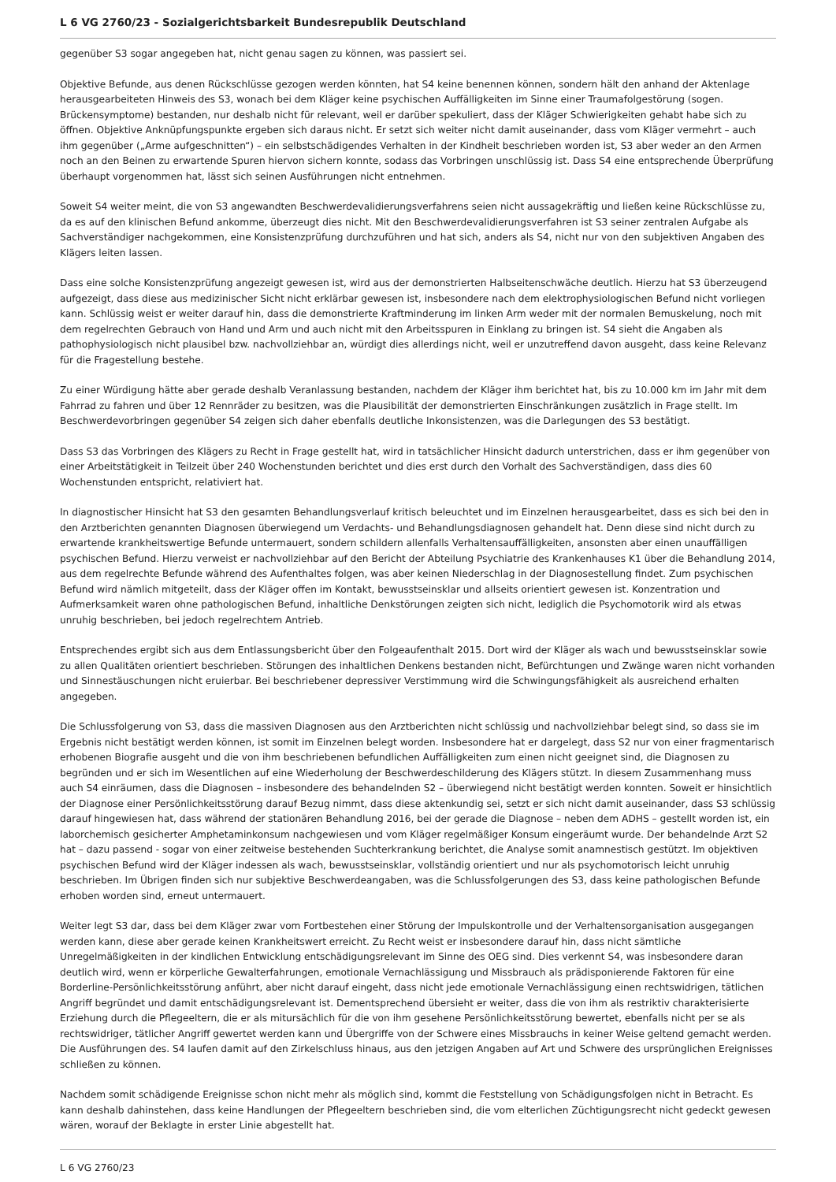L 6 VG 2760/23 - Sozialgerichtsbarkeit Bundesrepublik Deutschland
gegenüber S3 sogar angegeben hat, nicht genau sagen zu können, was passiert sei.
Objektive Befunde, aus denen Rückschlüsse gezogen werden könnten, hat S4 keine benennen können, sondern hält den anhand der Aktenlage herausgearbeiteten Hinweis des S3, wonach bei dem Kläger keine psychischen Auffälligkeiten im Sinne einer Traumafolgestörung (sogen. Brückensymptome) bestanden, nur deshalb nicht für relevant, weil er darüber spekuliert, dass der Kläger Schwierigkeiten gehabt habe sich zu öffnen. Objektive Anknüpfungspunkte ergeben sich daraus nicht. Er setzt sich weiter nicht damit auseinander, dass vom Kläger vermehrt – auch ihm gegenüber („Arme aufgeschnitten“) – ein selbstschädigendes Verhalten in der Kindheit beschrieben worden ist, S3 aber weder an den Armen noch an den Beinen zu erwartende Spuren hiervon sichern konnte, sodass das Vorbringen unschlüssig ist. Dass S4 eine entsprechende Überprüfung überhaupt vorgenommen hat, lässt sich seinen Ausführungen nicht entnehmen.
Soweit S4 weiter meint, die von S3 angewandten Beschwerdevalidierungsverfahrens seien nicht aussagekräftig und ließen keine Rückschlüsse zu, da es auf den klinischen Befund ankomme, überzeugt dies nicht. Mit den Beschwerdevalidierungsverfahren ist S3 seiner zentralen Aufgabe als Sachverständiger nachgekommen, eine Konsistenzprüfung durchzuführen und hat sich, anders als S4, nicht nur von den subjektiven Angaben des Klägers leiten lassen.
Dass eine solche Konsistenzprüfung angezeigt gewesen ist, wird aus der demonstrierten Halbseitenschwäche deutlich. Hierzu hat S3 überzeugend aufgezeigt, dass diese aus medizinischer Sicht nicht erklärbar gewesen ist, insbesondere nach dem elektrophysiologischen Befund nicht vorliegen kann. Schlüssig weist er weiter darauf hin, dass die demonstrierte Kraftminderung im linken Arm weder mit der normalen Bemuskelung, noch mit dem regelrechten Gebrauch von Hand und Arm und auch nicht mit den Arbeitsspuren in Einklang zu bringen ist. S4 sieht die Angaben als pathophysiologisch nicht plausibel bzw. nachvollziehbar an, würdigt dies allerdings nicht, weil er unzutreffend davon ausgeht, dass keine Relevanz für die Fragestellung bestehe.
Zu einer Würdigung hätte aber gerade deshalb Veranlassung bestanden, nachdem der Kläger ihm berichtet hat, bis zu 10.000 km im Jahr mit dem Fahrrad zu fahren und über 12 Rennräder zu besitzen, was die Plausibilität der demonstrierten Einschränkungen zusätzlich in Frage stellt. Im Beschwerdevorbringen gegenüber S4 zeigen sich daher ebenfalls deutliche Inkonsistenzen, was die Darlegungen des S3 bestätigt.
Dass S3 das Vorbringen des Klägers zu Recht in Frage gestellt hat, wird in tatsächlicher Hinsicht dadurch unterstrichen, dass er ihm gegenüber von einer Arbeitstätigkeit in Teilzeit über 240 Wochenstunden berichtet und dies erst durch den Vorhalt des Sachverständigen, dass dies 60 Wochenstunden entspricht, relativiert hat.
In diagnostischer Hinsicht hat S3 den gesamten Behandlungsverlauf kritisch beleuchtet und im Einzelnen herausgearbeitet, dass es sich bei den in den Arztberichten genannten Diagnosen überwiegend um Verdachts- und Behandlungsdiagnosen gehandelt hat. Denn diese sind nicht durch zu erwartende krankheitswertige Befunde untermauert, sondern schildern allenfalls Verhaltensauffälligkeiten, ansonsten aber einen unauffälligen psychischen Befund. Hierzu verweist er nachvollziehbar auf den Bericht der Abteilung Psychiatrie des Krankenhauses K1 über die Behandlung 2014, aus dem regelrechte Befunde während des Aufenthaltes folgen, was aber keinen Niederschlag in der Diagnosestellung findet. Zum psychischen Befund wird nämlich mitgeteilt, dass der Kläger offen im Kontakt, bewusstseinsklar und allseits orientiert gewesen ist. Konzentration und Aufmerksamkeit waren ohne pathologischen Befund, inhaltliche Denkstörungen zeigten sich nicht, lediglich die Psychomotorik wird als etwas unruhig beschrieben, bei jedoch regelrechtem Antrieb.
Entsprechendes ergibt sich aus dem Entlassungsbericht über den Folgeaufenthalt 2015. Dort wird der Kläger als wach und bewusstseinsklar sowie zu allen Qualitäten orientiert beschrieben. Störungen des inhaltlichen Denkens bestanden nicht, Befürchtungen und Zwänge waren nicht vorhanden und Sinnestäuschungen nicht eruierbar. Bei beschriebener depressiver Verstimmung wird die Schwingungsfähigkeit als ausreichend erhalten angegeben.
Die Schlussfolgerung von S3, dass die massiven Diagnosen aus den Arztberichten nicht schlüssig und nachvollziehbar belegt sind, so dass sie im Ergebnis nicht bestätigt werden können, ist somit im Einzelnen belegt worden. Insbesondere hat er dargelegt, dass S2 nur von einer fragmentarisch erhobenen Biografie ausgeht und die von ihm beschriebenen befundlichen Auffälligkeiten zum einen nicht geeignet sind, die Diagnosen zu begründen und er sich im Wesentlichen auf eine Wiederholung der Beschwerdeschilderung des Klägers stützt. In diesem Zusammenhang muss auch S4 einräumen, dass die Diagnosen – insbesondere des behandelnden S2 – überwiegend nicht bestätigt werden konnten. Soweit er hinsichtlich der Diagnose einer Persönlichkeitsstörung darauf Bezug nimmt, dass diese aktenkundig sei, setzt er sich nicht damit auseinander, dass S3 schlüssig darauf hingewiesen hat, dass während der stationären Behandlung 2016, bei der gerade die Diagnose – neben dem ADHS – gestellt worden ist, ein laborchemisch gesicherter Amphetaminkonsum nachgewiesen und vom Kläger regelmäßiger Konsum eingeräumt wurde. Der behandelnde Arzt S2 hat – dazu passend - sogar von einer zeitweise bestehenden Suchterkrankung berichtet, die Analyse somit anamnestisch gestützt. Im objektiven psychischen Befund wird der Kläger indessen als wach, bewusstseinsklar, vollständig orientiert und nur als psychomotorisch leicht unruhig beschrieben. Im Übrigen finden sich nur subjektive Beschwerdeangaben, was die Schlussfolgerungen des S3, dass keine pathologischen Befunde erhoben worden sind, erneut untermauert.
Weiter legt S3 dar, dass bei dem Kläger zwar vom Fortbestehen einer Störung der Impulskontrolle und der Verhaltensorganisation ausgegangen werden kann, diese aber gerade keinen Krankheitswert erreicht. Zu Recht weist er insbesondere darauf hin, dass nicht sämtliche Unregelmäßigkeiten in der kindlichen Entwicklung entschädigungsrelevant im Sinne des OEG sind. Dies verkennt S4, was insbesondere daran deutlich wird, wenn er körperliche Gewalterfahrungen, emotionale Vernachlässigung und Missbrauch als prädisponierende Faktoren für eine Borderline-Persönlichkeitsstörung anführt, aber nicht darauf eingeht, dass nicht jede emotionale Vernachlässigung einen rechtswidrigen, tätlichen Angriff begründet und damit entschädigungsrelevant ist. Dementsprechend übersieht er weiter, dass die von ihm als restriktiv charakterisierte Erziehung durch die Pflegeeltern, die er als mitursächlich für die von ihm gesehene Persönlichkeitsstörung bewertet, ebenfalls nicht per se als rechtswidriger, tätlicher Angriff gewertet werden kann und Übergriffe von der Schwere eines Missbrauchs in keiner Weise geltend gemacht werden. Die Ausführungen des. S4 laufen damit auf den Zirkelschluss hinaus, aus den jetzigen Angaben auf Art und Schwere des ursprünglichen Ereignisses schließen zu können.
Nachdem somit schädigende Ereignisse schon nicht mehr als möglich sind, kommt die Feststellung von Schädigungsfolgen nicht in Betracht. Es kann deshalb dahinstehen, dass keine Handlungen der Pflegeeltern beschrieben sind, die vom elterlichen Züchtigungsrecht nicht gedeckt gewesen wären, worauf der Beklagte in erster Linie abgestellt hat.
L 6 VG 2760/23